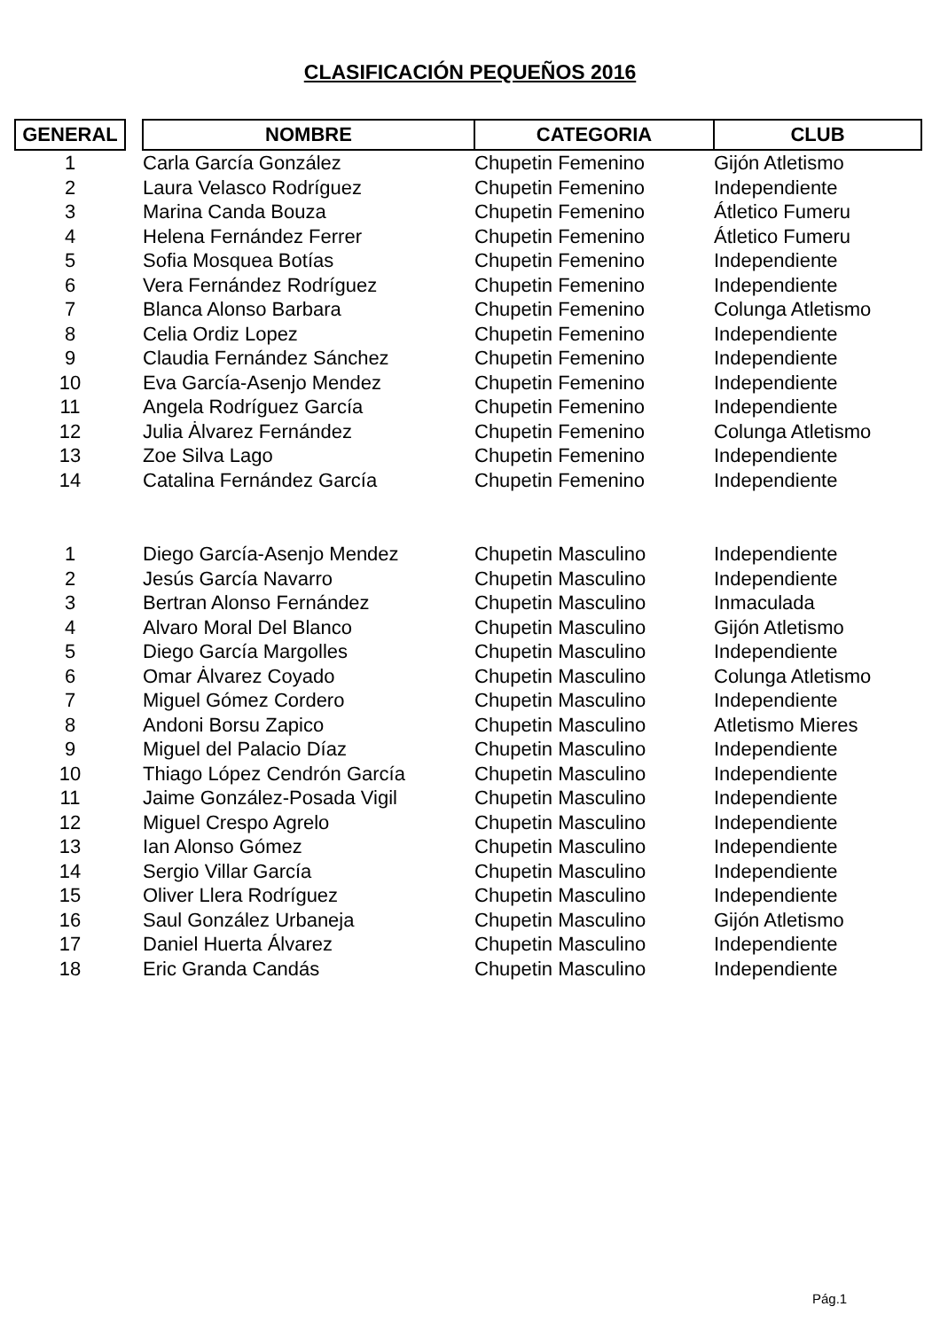CLASIFICACIÓN PEQUEÑOS 2016
| GENERAL | | NOMBRE | CATEGORIA | CLUB |
| --- | --- | --- | --- | --- |
| 1 | | Carla García González | Chupetin Femenino | Gijón Atletismo |
| 2 | | Laura Velasco Rodríguez | Chupetin Femenino | Independiente |
| 3 | | Marina Canda Bouza | Chupetin Femenino | Átletico Fumeru |
| 4 | | Helena Fernández Ferrer | Chupetin Femenino | Átletico Fumeru |
| 5 | | Sofia Mosquea Botías | Chupetin Femenino | Independiente |
| 6 | | Vera Fernández Rodríguez | Chupetin Femenino | Independiente |
| 7 | | Blanca Alonso Barbara | Chupetin Femenino | Colunga Atletismo |
| 8 | | Celia Ordiz Lopez | Chupetin Femenino | Independiente |
| 9 | | Claudia Fernández Sánchez | Chupetin Femenino | Independiente |
| 10 | | Eva García-Asenjo Mendez | Chupetin Femenino | Independiente |
| 11 | | Angela Rodríguez García | Chupetin Femenino | Independiente |
| 12 | | Julia Ȧlvarez Fernández | Chupetin Femenino | Colunga Atletismo |
| 13 | | Zoe Silva Lago | Chupetin Femenino | Independiente |
| 14 | | Catalina Fernández García | Chupetin Femenino | Independiente |
| 1 | | Diego García-Asenjo Mendez | Chupetin Masculino | Independiente |
| 2 | | Jesús García Navarro | Chupetin Masculino | Independiente |
| 3 | | Bertran Alonso Fernández | Chupetin Masculino | Inmaculada |
| 4 | | Alvaro Moral Del Blanco | Chupetin Masculino | Gijón Atletismo |
| 5 | | Diego García Margolles | Chupetin Masculino | Independiente |
| 6 | | Omar Ȧlvarez Coyado | Chupetin Masculino | Colunga Atletismo |
| 7 | | Miguel Gómez Cordero | Chupetin Masculino | Independiente |
| 8 | | Andoni Borsu Zapico | Chupetin Masculino | Atletismo Mieres |
| 9 | | Miguel del Palacio Díaz | Chupetin Masculino | Independiente |
| 10 | | Thiago López Cendrón García | Chupetin Masculino | Independiente |
| 11 | | Jaime González-Posada Vigil | Chupetin Masculino | Independiente |
| 12 | | Miguel Crespo Agrelo | Chupetin Masculino | Independiente |
| 13 | | Ian Alonso Gómez | Chupetin Masculino | Independiente |
| 14 | | Sergio Villar García | Chupetin Masculino | Independiente |
| 15 | | Oliver Llera Rodríguez | Chupetin Masculino | Independiente |
| 16 | | Saul González Urbaneja | Chupetin Masculino | Gijón Atletismo |
| 17 | | Daniel Huerta Álvarez | Chupetin Masculino | Independiente |
| 18 | | Eric Granda Candás | Chupetin Masculino | Independiente |
Pág.1